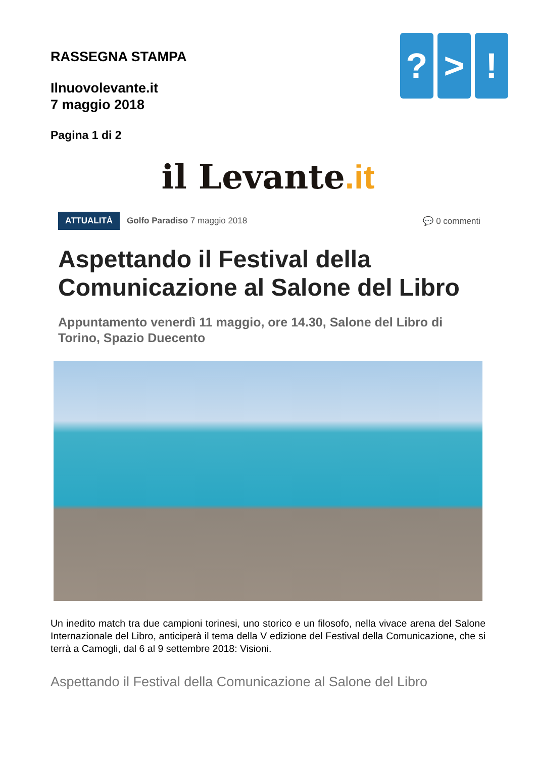RASSEGNA STAMPA
Ilnuovolevante.it
7 maggio 2018
Pagina 1 di 2
? > !
il Levante.it
ATTUALITÀ Golfo Paradiso 7 maggio 2018 💬 0 commenti
Aspettando il Festival della Comunicazione al Salone del Libro
Appuntamento venerdì 11 maggio, ore 14.30, Salone del Libro di Torino, Spazio Duecento
Un inedito match tra due campioni torinesi, uno storico e un filosofo, nella vivace arena del Salone Internazionale del Libro, anticiperà il tema della V edizione del Festival della Comunicazione, che si terrà a Camogli, dal 6 al 9 settembre 2018: Visioni.
Aspettando il Festival della Comunicazione al Salone del Libro